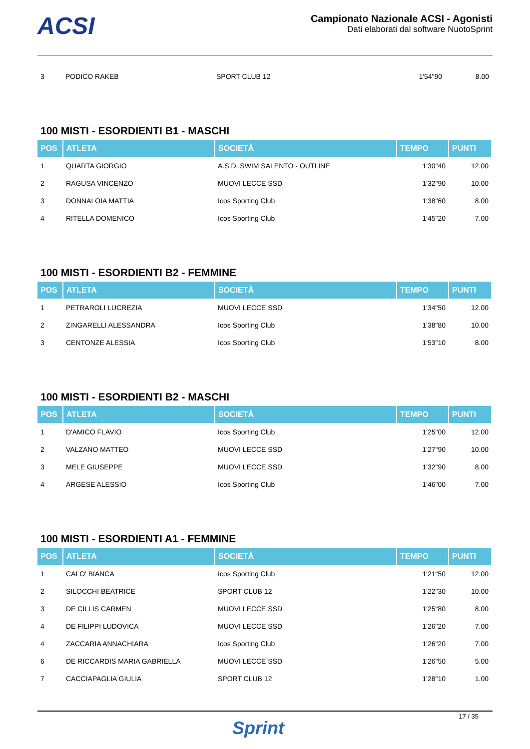ACSI
Campionato Nazionale ACSI - Agonisti
Dati elaborati dal software NuotoSprint
| 3 | PODICO RAKEB | SPORT CLUB 12 | 1'54"90 | 8.00 |
100 MISTI - ESORDIENTI B1 - MASCHI
| POS | ATLETA | SOCIETÀ | TEMPO | PUNTI |
| --- | --- | --- | --- | --- |
| 1 | QUARTA GIORGIO | A.S.D. SWIM SALENTO - OUTLINE | 1'30"40 | 12.00 |
| 2 | RAGUSA VINCENZO | MUOVI LECCE SSD | 1'32"90 | 10.00 |
| 3 | DONNALOIA MATTIA | Icos Sporting Club | 1'38"60 | 8.00 |
| 4 | RITELLA DOMENICO | Icos Sporting Club | 1'45"20 | 7.00 |
100 MISTI - ESORDIENTI B2 - FEMMINE
| POS | ATLETA | SOCIETÀ | TEMPO | PUNTI |
| --- | --- | --- | --- | --- |
| 1 | PETRAROLI LUCREZIA | MUOVI LECCE SSD | 1'34"50 | 12.00 |
| 2 | ZINGARELLI ALESSANDRA | Icos Sporting Club | 1'38"80 | 10.00 |
| 3 | CENTONZE ALESSIA | Icos Sporting Club | 1'53"10 | 8.00 |
100 MISTI - ESORDIENTI B2 - MASCHI
| POS | ATLETA | SOCIETÀ | TEMPO | PUNTI |
| --- | --- | --- | --- | --- |
| 1 | D'AMICO FLAVIO | Icos Sporting Club | 1'25"00 | 12.00 |
| 2 | VALZANO MATTEO | MUOVI LECCE SSD | 1'27"90 | 10.00 |
| 3 | MELE GIUSEPPE | MUOVI LECCE SSD | 1'32"90 | 8.00 |
| 4 | ARGESE ALESSIO | Icos Sporting Club | 1'46"00 | 7.00 |
100 MISTI - ESORDIENTI A1 - FEMMINE
| POS | ATLETA | SOCIETÀ | TEMPO | PUNTI |
| --- | --- | --- | --- | --- |
| 1 | CALO' BIANCA | Icos Sporting Club | 1'21"50 | 12.00 |
| 2 | SILOCCHI BEATRICE | SPORT CLUB 12 | 1'22"30 | 10.00 |
| 3 | DE CILLIS CARMEN | MUOVI LECCE SSD | 1'25"80 | 8.00 |
| 4 | DE FILIPPI LUDOVICA | MUOVI LECCE SSD | 1'26"20 | 7.00 |
| 4 | ZACCARIA ANNACHIARA | Icos Sporting Club | 1'26"20 | 7.00 |
| 6 | DE RICCARDIS MARIA GABRIELLA | MUOVI LECCE SSD | 1'26"50 | 5.00 |
| 7 | CACCIAPAGLIA GIULIA | SPORT CLUB 12 | 1'28"10 | 1.00 |
17 / 35
Sprint